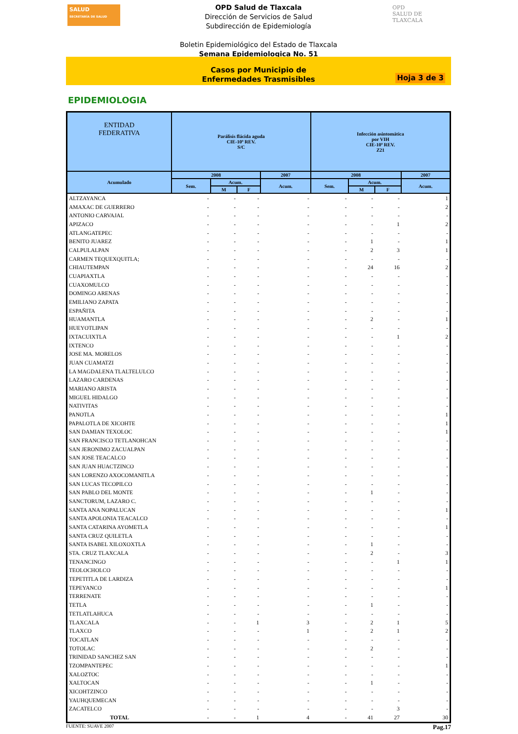SALUD
SECRETARÍA DE SALUD
OPD
SALUD DE TLAXCALA
OPD Salud de Tlaxcala
Dirección de Servicios de Salud
Subdirección de Epidemiología
Boletin Epidemiológico del Estado de Tlaxcala
Semana Epidemiologica No. 51
Casos por Municipio de
Enfermedades Trasmisibles
Hoja 3 de 3
EPIDEMIOLOGIA
| ENTIDAD FEDERATIVA | Parálisis flácida aguda CIE-10ª REV. S/C | | | | Infección asintomática por VIH CIE-10ª REV. Z21 | | | |
| --- | --- | --- | --- | --- | --- | --- | --- | --- |
| Acumulado | 2008 | | | 2007 | 2008 | | | 2007 |
| | Sem. | Acum. | | Acum. | Sem. | Acum. | | Acum. |
| | | M | F | | | M | F | |
| ALTZAYANCA | - | - | - | - | - | - | - | 1 |
| AMAXAC DE GUERRERO | - | - | - | - | - | - | - | 2 |
| ANTONIO CARVAJAL | - | - | - | - | - | - | - | - |
| APIZACO | - | - | - | - | - | - | 1 | 2 |
| ATLANGATEPEC | - | - | - | - | - | - | - | - |
| BENITO JUAREZ | - | - | - | - | - | 1 | - | 1 |
| CALPULALPAN | - | - | - | - | - | 2 | 3 | 1 |
| CARMEN TEQUEXQUITLA; | - | - | - | - | - | - | - | - |
| CHIAUTEMPAN | - | - | - | - | - | 24 | 16 | 2 |
| CUAPIAXTLA | - | - | - | - | - | - | - | - |
| CUAXOMULCO | - | - | - | - | - | - | - | - |
| DOMINGO ARENAS | - | - | - | - | - | - | - | - |
| EMILIANO ZAPATA | - | - | - | - | - | - | - | - |
| ESPAÑITA | - | - | - | - | - | - | - | - |
| HUAMANTLA | - | - | - | - | - | 2 | - | 1 |
| HUEYOTLIPAN | - | - | - | - | - | - | - | - |
| IXTACUIXTLA | - | - | - | - | - | - | 1 | 2 |
| IXTENCO | - | - | - | - | - | - | - | - |
| JOSE MA. MORELOS | - | - | - | - | - | - | - | - |
| JUAN CUAMATZI | - | - | - | - | - | - | - | - |
| LA MAGDALENA TLALTELULCO | - | - | - | - | - | - | - | - |
| LAZARO CARDENAS | - | - | - | - | - | - | - | - |
| MARIANO ARISTA | - | - | - | - | - | - | - | - |
| MIGUEL HIDALGO | - | - | - | - | - | - | - | - |
| NATIVITAS | - | - | - | - | - | - | - | - |
| PANOTLA | - | - | - | - | - | - | - | 1 |
| PAPALOTLA DE XICOHTE | - | - | - | - | - | - | - | 1 |
| SAN DAMIAN TEXOLOC | - | - | - | - | - | - | - | 1 |
| SAN FRANCISCO TETLANOHCAN | - | - | - | - | - | - | - | - |
| SAN JERONIMO ZACUALPAN | - | - | - | - | - | - | - | - |
| SAN JOSE TEACALCO | - | - | - | - | - | - | - | - |
| SAN JUAN HUACTZINCO | - | - | - | - | - | - | - | - |
| SAN LORENZO AXOCOMANITLA | - | - | - | - | - | - | - | - |
| SAN LUCAS TECOPILCO | - | - | - | - | - | - | - | - |
| SAN PABLO DEL MONTE | - | - | - | - | - | 1 | - | - |
| SANCTORUM, LAZARO C. | - | - | - | - | - | - | - | - |
| SANTA ANA NOPALUCAN | - | - | - | - | - | - | - | 1 |
| SANTA APOLONIA TEACALCO | - | - | - | - | - | - | - | - |
| SANTA CATARINA AYOMETLA | - | - | - | - | - | - | - | 1 |
| SANTA CRUZ QUILETLA | - | - | - | - | - | - | - | - |
| SANTA ISABEL XILOXOXTLA | - | - | - | - | - | 1 | - | - |
| STA. CRUZ TLAXCALA | - | - | - | - | - | 2 | - | 3 |
| TENANCINGO | - | - | - | - | - | - | 1 | 1 |
| TEOLOCHOLCO | - | - | - | - | - | - | - | - |
| TEPETITLA DE LARDIZA | - | - | - | - | - | - | - | - |
| TEPEYANCO | - | - | - | - | - | - | - | 1 |
| TERRENATE | - | - | - | - | - | - | - | - |
| TETLA | - | - | - | - | - | 1 | - | - |
| TETLATLAHUCA | - | - | - | - | - | - | - | - |
| TLAXCALA | - | - | 1 | 3 | - | 2 | 1 | 5 |
| TLAXCO | - | - | - | 1 | - | 2 | 1 | 2 |
| TOCATLAN | - | - | - | - | - | - | - | - |
| TOTOLAC | - | - | - | - | - | 2 | - | - |
| TRINIDAD SANCHEZ SAN | - | - | - | - | - | - | - | - |
| TZOMPANTEPEC | - | - | - | - | - | - | - | 1 |
| XALOZTOC | - | - | - | - | - | - | - | - |
| XALTOCAN | - | - | - | - | - | 1 | - | - |
| XICOHTZINCO | - | - | - | - | - | - | - | - |
| YAUHQUEMECAN | - | - | - | - | - | - | - | - |
| ZACATELCO | - | - | - | - | - | - | 3 | - |
| TOTAL | - | - | 1 | 4 | - | 41 | 27 | 30 |
FUENTE: SUAVE 2007 Pag.17